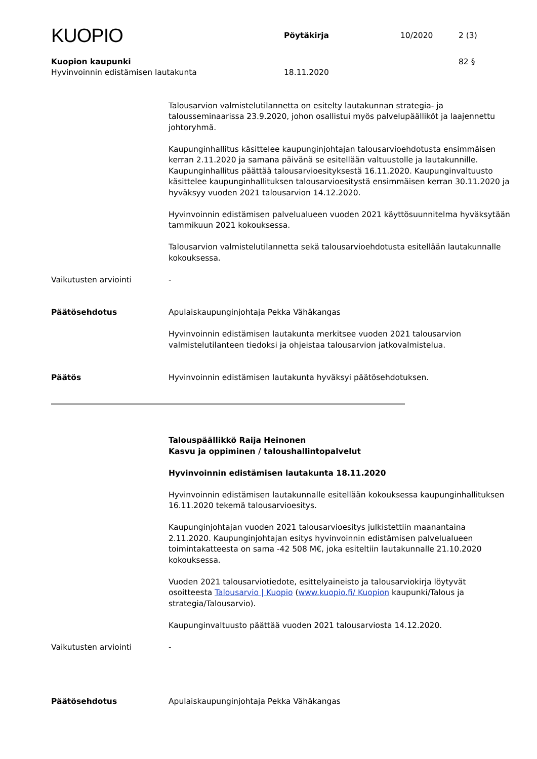KUOPIO
Pöytäkirja
10/2020
2 (3)
Kuopion kaupunki 82 §
Hyvinvoinnin edistämisen lautakunta 18.11.2020
Talousarvion valmistelutilannetta on esitelty lautakunnan strategia- ja talousseminaarissa 23.9.2020, johon osallistui myös palvelupäälliköt ja laajennettu johtoryhmä.
Kaupunginhallitus käsittelee kaupunginjohtajan talousarvioehdotusta ensimmäisen kerran 2.11.2020 ja samana päivänä se esitellään valtuustolle ja lautakunnille. Kaupunginhallitus päättää talousarvioesityksestä 16.11.2020. Kaupunginvaltuusto käsittelee kaupunginhallituksen talousarvioesitystä ensimmäisen kerran 30.11.2020 ja hyväksyy vuoden 2021 talousarvion 14.12.2020.
Hyvinvoinnin edistämisen palvelualueen vuoden 2021 käyttösuunnitelma hyväksytään tammikuun 2021 kokouksessa.
Talousarvion valmistelutilannetta sekä talousarvioehdotusta esitellään lautakunnalle kokouksessa.
Vaikutusten arviointi -
Päätösehdotus Apulaiskaupunginjohtaja Pekka Vähäkangas
Hyvinvoinnin edistämisen lautakunta merkitsee vuoden 2021 talousarvion valmistelutilanteen tiedoksi ja ohjeistaa talousarvion jatkovalmistelua.
Päätös Hyvinvoinnin edistämisen lautakunta hyväksyi päätösehdotuksen.
Talouspäällikkö Raija Heinonen
Kasvu ja oppiminen / taloushallintopalvelut
Hyvinvoinnin edistämisen lautakunta 18.11.2020
Hyvinvoinnin edistämisen lautakunnalle esitellään kokouksessa kaupunginhallituksen 16.11.2020 tekemä talousarvioesitys.
Kaupunginjohtajan vuoden 2021 talousarvioesitys julkistettiin maanantaina 2.11.2020. Kaupunginjohtajan esitys hyvinvoinnin edistämisen palvelualueen toimintakatteesta on sama -42 508 M€, joka esiteltiin lautakunnalle 21.10.2020 kokouksessa.
Vuoden 2021 talousarviotiedote, esittelyaineisto ja talousarviokirja löytyvät osoitteesta Talousarvio | Kuopio (www.kuopio.fi/ Kuopion kaupunki/Talous ja strategia/Talousarvio).
Kaupunginvaltuusto päättää vuoden 2021 talousarviosta 14.12.2020.
Vaikutusten arviointi -
Päätösehdotus Apulaiskaupunginjohtaja Pekka Vähäkangas